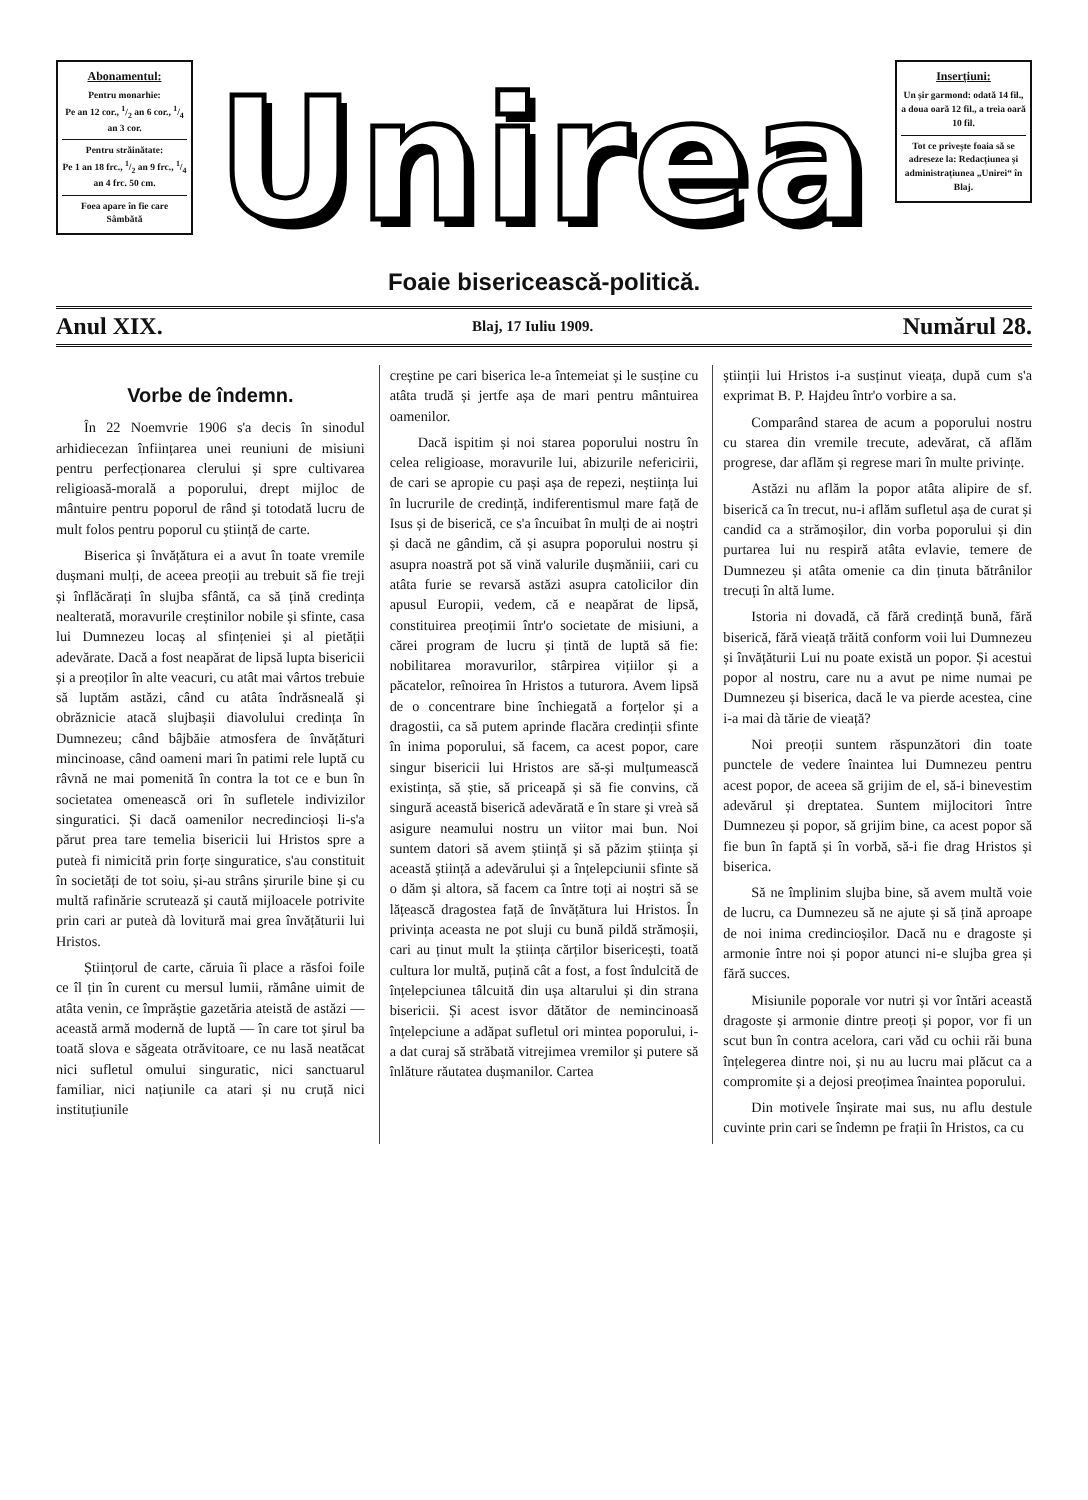Abonamentul:
Pentru monarhie:
Pe an 12 cor., 1/2 an 6 cor., 1/4 an 3 cor.
Pentru străinătate:
Pe 1 an 18 frc., 1/2 an 9 frc., 1/4 an 4 frc. 50 cm.
Foea apare în fie care Sâmbătă
Unirea
Inserțiuni:
Un șir garmond: odată 14 fil., a doua oară 12 fil., a treia oară 10 fil.
Tot ce privește foaia să se adreseze la: Redacțiunea și administrațiunea „Unirei“ în Blaj.
Foaie bisericească-politică.
Anul XIX. Blaj, 17 Iuliu 1909. Numărul 28.
Vorbe de îndemn.
În 22 Noemvrie 1906 s'a decis în sinodul arhidiecezan înființarea unei reuniuni de misiuni pentru perfecționarea clerului și spre cultivarea religioasă-morală a poporului, drept mijloc de mântuire pentru poporul de rând și totodată lucru de mult folos pentru poporul cu știință de carte.
Biserica și învățătura ei a avut în toate vremile dușmani mulți, de aceea preoții au trebuit să fie treji și înflăcărați în slujba sfântă, ca să țină credința nealterată, moravurile creștinilor nobile și sfinte, casa lui Dumnezeu locaș al sfințeniei și al pietății adevărate. Dacă a fost neapărat de lipsă lupta bisericii și a preoților în alte veacuri, cu atât mai vârtos trebuie să luptăm astăzi, când cu atâta îndrăsneală și obrăznicie atacă slujbașii diavolului credința în Dumnezeu; când bâjbăie atmosfera de învățături mincinoase, când oameni mari în patimi rele luptă cu râvnă ne mai pomenită în contra la tot ce e bun în societatea omenească ori în sufletele indivizilor singuratici. Și dacă oamenilor necredincioși li-s'a părut prea tare temelia bisericii lui Hristos spre a puteà fi nimicită prin forțe singuratice, s'au constituit în societăți de tot soiu, și-au strâns șirurile bine și cu multă rafinărie scrutează și caută mijloacele potrivite prin cari ar puteà dà lovitură mai grea învățăturii lui Hristos.
Științorul de carte, căruia îi place a răsfoi foile ce îl țin în curent cu mersul lumii, rămâne uimit de atâta venin, ce împrăștie gazetăria ateistă de astăzi — această armă modernă de luptă — în care tot șirul ba toată slova e săgeata otrăvitoare, ce nu lasă neatăcat nici sufletul omului singuratic, nici sanctuarul familiar, nici națiunile ca atari și nu cruță nici instituțiunile
creștine pe cari biserica le-a întemeiat și le susține cu atâta trudă și jertfe așa de mari pentru mântuirea oamenilor.
Dacă ispitim și noi starea poporului nostru în celea religioase, moravurile lui, abizurile nefericirii, de cari se apropie cu pași așa de repezi, neștiința lui în lucrurile de credință, indiferentismul mare față de Isus și de biserică, ce s'a încuibat în mulți de ai noștri și dacă ne gândim, că și asupra poporului nostru și asupra noastră pot să vină valurile dușmăniii, cari cu atâta furie se revarsă astăzi asupra catolicilor din apusul Europii, vedem, că e neapărat de lipsă, constituirea preoțimii într'o societate de misiuni, a cărei program de lucru și țintă de luptă să fie: nobilitarea moravurilor, stârpirea vițiilor și a păcatelor, reînoirea în Hristos a tuturora. Avem lipsă de o concentrare bine închiegată a forțelor și a dragostii, ca să putem aprinde flacăra credinții sfinte în inima poporului, să facem, ca acest popor, care singur bisericii lui Hristos are să-și mulțumească existința, să știe, să priceapă și să fie convins, că singură această biserică adevărată e în stare și vreà să asigure neamului nostru un viitor mai bun. Noi suntem datori să avem știință și să păzim știința și această știință a adevărului și a înțelepciunii sfinte să o dăm și altora, să facem ca între toți ai noștri să se lățească dragostea față de învățătura lui Hristos. În privința aceasta ne pot sluji cu bună pildă strămoșii, cari au ținut mult la știința cărților bisericești, toată cultura lor multă, puțină cât a fost, a fost îndulcită de înțelepciunea tâlcuită din ușa altarului și din strana bisericii. Și acest isvor dătător de nemincinoasă înțelepciune a adăpat sufletul ori mintea poporului, i-a dat curaj să străbată vitrejimea vremilor și putere să înlăture răutatea dușmanilor. Cartea
științii lui Hristos i-a susținut vieața, după cum s'a exprimat B. P. Hajdeu într'o vorbire a sa.
Comparând starea de acum a poporului nostru cu starea din vremile trecute, adevărat, că aflăm progrese, dar aflăm și regrese mari în multe privințe.
Astăzi nu aflăm la popor atâta alipire de sf. biserică ca în trecut, nu-i aflăm sufletul așa de curat și candid ca a strămoșilor, din vorba poporului și din purtarea lui nu respiră atâta evlavie, temere de Dumnezeu și atâta omenie ca din ținuta bătrânilor trecuți în altă lume.
Istoria ni dovadă, că fără credință bună, fără biserică, fără vieață trăită conform voii lui Dumnezeu și învățăturii Lui nu poate există un popor. Și acestui popor al nostru, care nu a avut pe nime numai pe Dumnezeu și biserica, dacă le va pierde acestea, cine i-a mai dà tărie de vieață?
Noi preoții suntem răspunzători din toate punctele de vedere înaintea lui Dumnezeu pentru acest popor, de aceea să grijim de el, să-i binevestim adevărul și dreptatea. Suntem mijlocitori între Dumnezeu și popor, să grijim bine, ca acest popor să fie bun în faptă și în vorbă, să-i fie drag Hristos și biserica.
Să ne împlinim slujba bine, să avem multă voie de lucru, ca Dumnezeu să ne ajute și să țină aproape de noi inima credincioșilor. Dacă nu e dragoste și armonie între noi și popor atunci ni-e slujba grea și fără succes.
Misiunile poporale vor nutri și vor întări această dragoste și armonie dintre preoți și popor, vor fi un scut bun în contra acelora, cari văd cu ochii răi buna înțelegerea dintre noi, și nu au lucru mai plăcut ca a compromite și a dejosi preoțimea înaintea poporului.
Din motivele înșirate mai sus, nu aflu destule cuvinte prin cari se îndemn pe frații în Hristos, ca cu